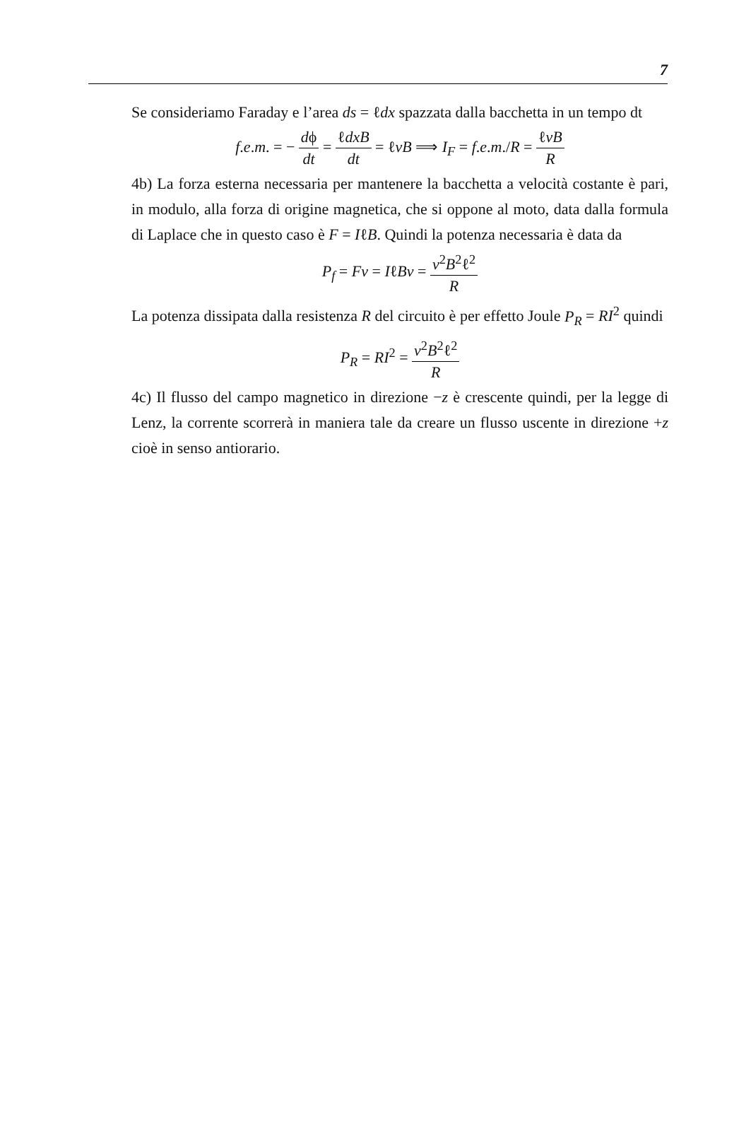7
Se consideriamo Faraday e l’area ds = ℓdx spazzata dalla bacchetta in un tempo dt
f.e.m. = − dϕ dt = ℓdxB dt = ℓvB ⟹ I<sub>F</sub> = f.e.m./R = ℓvB R
4b) La forza esterna necessaria per mantenere la bacchetta a velocità costante è pari, in modulo, alla forza di origine magnetica, che si oppone al moto, data dalla formula di Laplace che in questo caso è F = IℓB. Quindi la potenza necessaria è data da
P<sub>f</sub> = Fv = IℓBv = v<sup>2</sup>B<sup>2</sup>ℓ<sup>2</sup> R
La potenza dissipata dalla resistenza R del circuito è per effetto Joule P<sub>R</sub> = RI<sup>2</sup> quindi
P<sub>R</sub> = RI<sup>2</sup> = v<sup>2</sup>B<sup>2</sup>ℓ<sup>2</sup> R
4c) Il flusso del campo magnetico in direzione −z è crescente quindi, per la legge di Lenz, la corrente scorrerà in maniera tale da creare un flusso uscente in direzione +z cioè in senso antiorario.